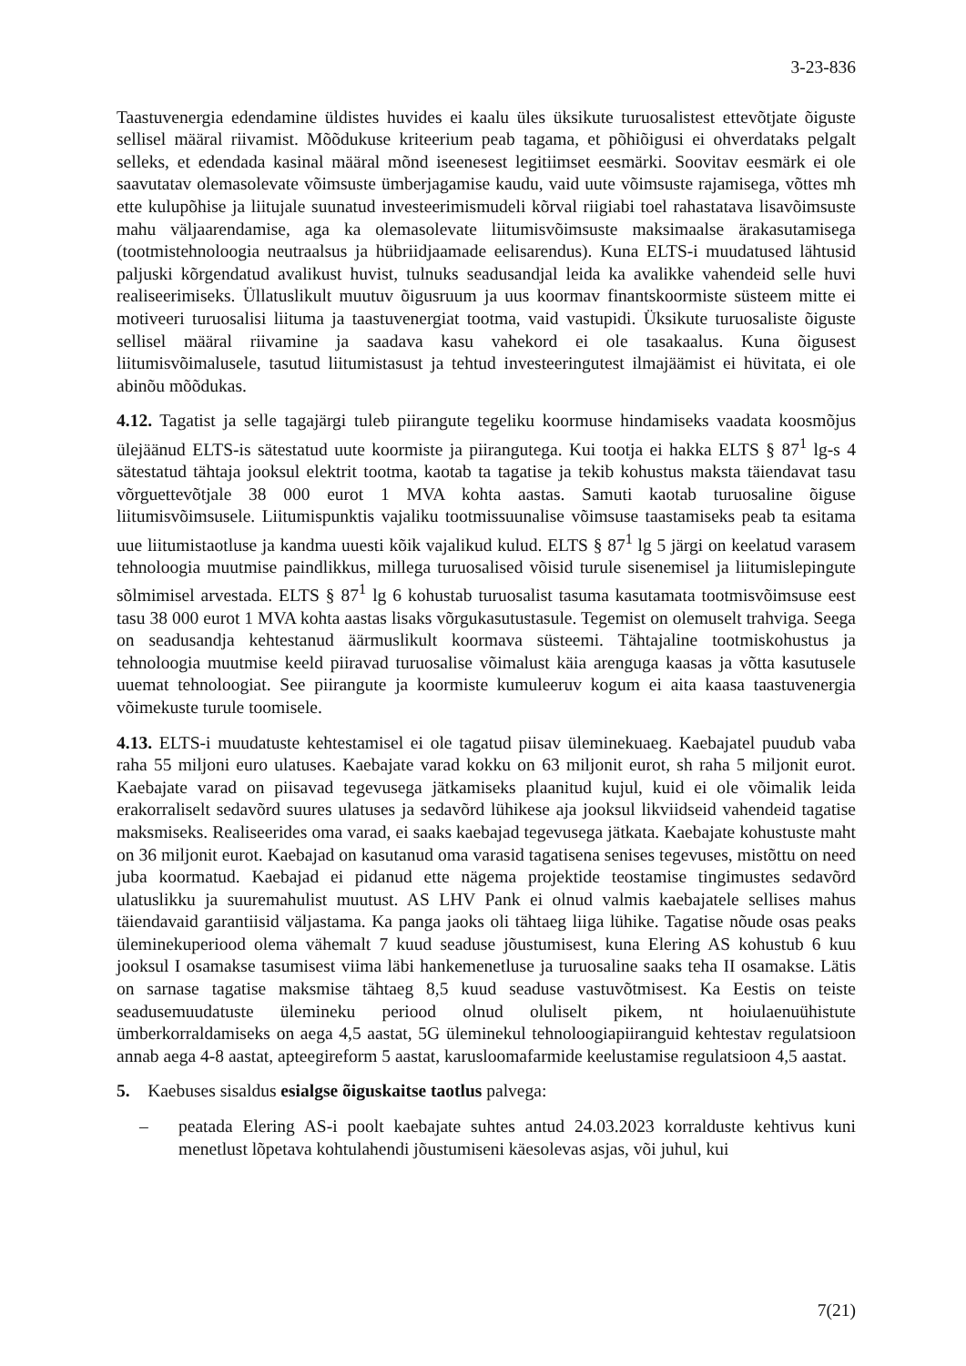3-23-836
Taastuvenergia edendamine üldistes huvides ei kaalu üles üksikute turuosalistest ettevõtjate õiguste sellisel määral riivamist. Mõõdukuse kriteerium peab tagama, et põhiõigusi ei ohverdataks pelgalt selleks, et edendada kasinal määral mõnd iseenesest legitiimset eesmärki. Soovitav eesmärk ei ole saavutatav olemasolevate võimsuste ümberjagamise kaudu, vaid uute võimsuste rajamisega, võttes mh ette kulupõhise ja liitujale suunatud investeerimismudeli kõrval riigiabi toel rahastatava lisavõimsuste mahu väljaarendamise, aga ka olemasolevate liitumisvõimsuste maksimaalse ärakasutamisega (tootmistehnoloogia neutraalsus ja hübriidjaamade eelisarendus). Kuna ELTS-i muudatused lähtusid paljuski kõrgendatud avalikust huvist, tulnuks seadusandjal leida ka avalikke vahendeid selle huvi realiseerimiseks. Üllatuslikult muutuv õigusruum ja uus koormav finantskoormiste süsteem mitte ei motiveeri turuosalisi liituma ja taastuvenergiat tootma, vaid vastupidi. Üksikute turuosaliste õiguste sellisel määral riivamine ja saadava kasu vahekord ei ole tasakaalus. Kuna õigusest liitumisvõimalusele, tasutud liitumistasust ja tehtud investeeringutest ilmajäämist ei hüvitata, ei ole abinõu mõõdukas.
4.12. Tagatist ja selle tagajärgi tuleb piirangute tegeliku koormuse hindamiseks vaadata koosmõjus ülejäänud ELTS-is sätestatud uute koormiste ja piirangutega. Kui tootja ei hakka ELTS § 87<sup>1</sup> lg-s 4 sätestatud tähtaja jooksul elektrit tootma, kaotab ta tagatise ja tekib kohustus maksta täiendavat tasu võrguettevõtjale 38 000 eurot 1 MVA kohta aastas. Samuti kaotab turuosaline õiguse liitumisvõimsusele. Liitumispunktis vajaliku tootmissuunalise võimsuse taastamiseks peab ta esitama uue liitumistaotluse ja kandma uuesti kõik vajalikud kulud. ELTS § 87<sup>1</sup> lg 5 järgi on keelatud varasem tehnoloogia muutmise paindlikkus, millega turuosalised võisid turule sisenemisel ja liitumislepingute sõlmimisel arvestada. ELTS § 87<sup>1</sup> lg 6 kohustab turuosalist tasuma kasutamata tootmisvõimsuse eest tasu 38 000 eurot 1 MVA kohta aastas lisaks võrgukasutustasule. Tegemist on olemuselt trahviga. Seega on seadusandja kehtestanud äärmuslikult koormava süsteemi. Tähtajaline tootmiskohustus ja tehnoloogia muutmise keeld piiravad turuosalise võimalust käia arenguga kaasas ja võtta kasutusele uuemat tehnoloogiat. See piirangute ja koormiste kumuleeruv kogum ei aita kaasa taastuvenergia võimekuste turule toomisele.
4.13. ELTS-i muudatuste kehtestamisel ei ole tagatud piisav üleminekuaeg. Kaebajatel puudub vaba raha 55 miljoni euro ulatuses. Kaebajate varad kokku on 63 miljonit eurot, sh raha 5 miljonit eurot. Kaebajate varad on piisavad tegevusega jätkamiseks plaanitud kujul, kuid ei ole võimalik leida erakorraliselt sedavõrd suures ulatuses ja sedavõrd lühikese aja jooksul likviidseid vahendeid tagatise maksmiseks. Realiseerides oma varad, ei saaks kaebajad tegevusega jätkata. Kaebajate kohustuste maht on 36 miljonit eurot. Kaebajad on kasutanud oma varasid tagatisena senises tegevuses, mistõttu on need juba koormatud. Kaebajad ei pidanud ette nägema projektide teostamise tingimustes sedavõrd ulatuslikku ja suuremahulist muutust. AS LHV Pank ei olnud valmis kaebajatele sellises mahus täiendavaid garantiisid väljastama. Ka panga jaoks oli tähtaeg liiga lühike. Tagatise nõude osas peaks üleminekuperiood olema vähemalt 7 kuud seaduse jõustumisest, kuna Elering AS kohustub 6 kuu jooksul I osamakse tasumisest viima läbi hankemenetluse ja turuosaline saaks teha II osamakse. Lätis on sarnase tagatise maksmise tähtaeg 8,5 kuud seaduse vastuvõtmisest. Ka Eestis on teiste seadusemuudatuste ülemineku periood olnud oluliselt pikem, nt hoiulaenuühistute ümberkorraldamiseks on aega 4,5 aastat, 5G üleminekul tehnoloogiapiiranguid kehtestav regulatsioon annab aega 4-8 aastat, apteegireform 5 aastat, karusloomafarmide keelustamise regulatsioon 4,5 aastat.
5. Kaebuses sisaldus esialgse õiguskaitse taotlus palvega:
– peatada Elering AS-i poolt kaebajate suhtes antud 24.03.2023 korralduste kehtivus kuni menetlust lõpetava kohtulahendi jõustumiseni käesolevas asjas, või juhul, kui
7(21)